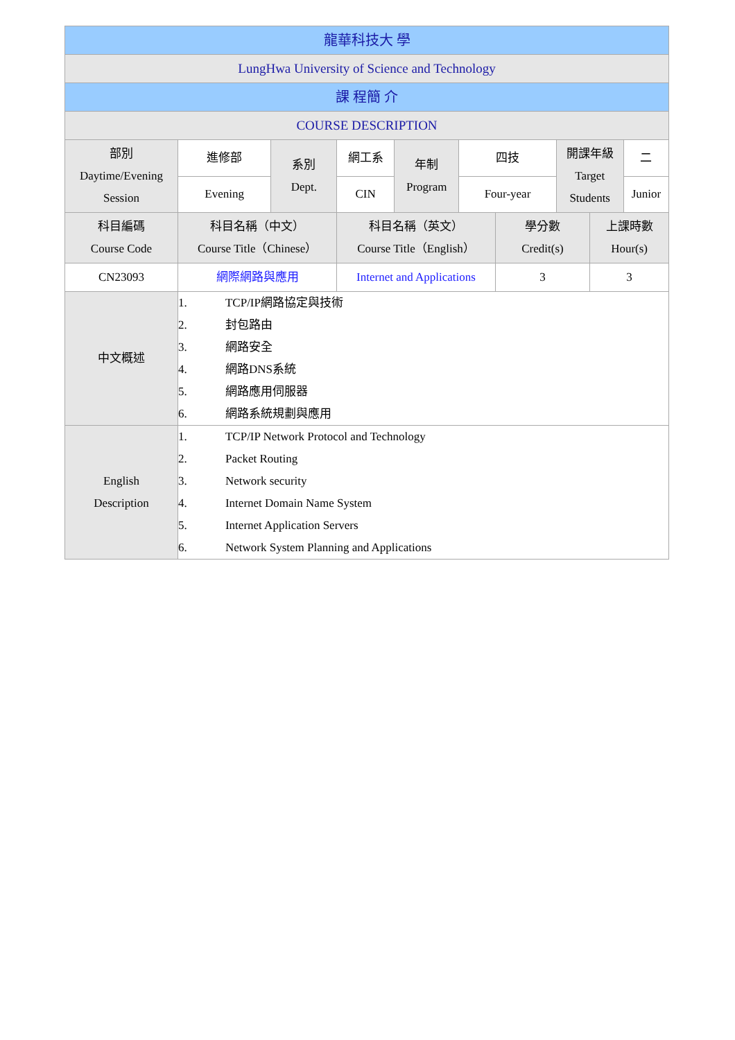| 龍華科技大 學 | | | | | | | | | |
| LungHwa University of Science and Technology | | | | | | | | | |
| 課 程簡 介 | | | | | | | | | |
| COURSE DESCRIPTION | | | | | | | | | |
| 部別 Daytime/Evening Session | 進修部 | 系別 Dept. | 網工系 | 年制 Program | 四技 | | 開課年級 Target Students | | 二 |
| | Evening | | CIN | | Four-year | | | | Junior |
| 科目編碼 Course Code | 科目名稱（中文） Course Title（Chinese） | | 科目名稱（英文） Course Title（English） | | | 學分數 Credit(s) | | 上課時數 Hour(s) | |
| CN23093 | 網際網路與應用 | | Internet and Applications | | | 3 | | 3 | |
| 中文概述 | 1. TCP/IP網路協定與技術 2. 封包路由 3. 網路安全 4. 網路DNS系統 5. 網路應用伺服器 6. 網路系統規劃與應用 | | | | | | | | |
| English Description | 1. TCP/IP Network Protocol and Technology 2. Packet Routing 3. Network security 4. Internet Domain Name System 5. Internet Application Servers 6. Network System Planning and Applications | | | | | | | | |